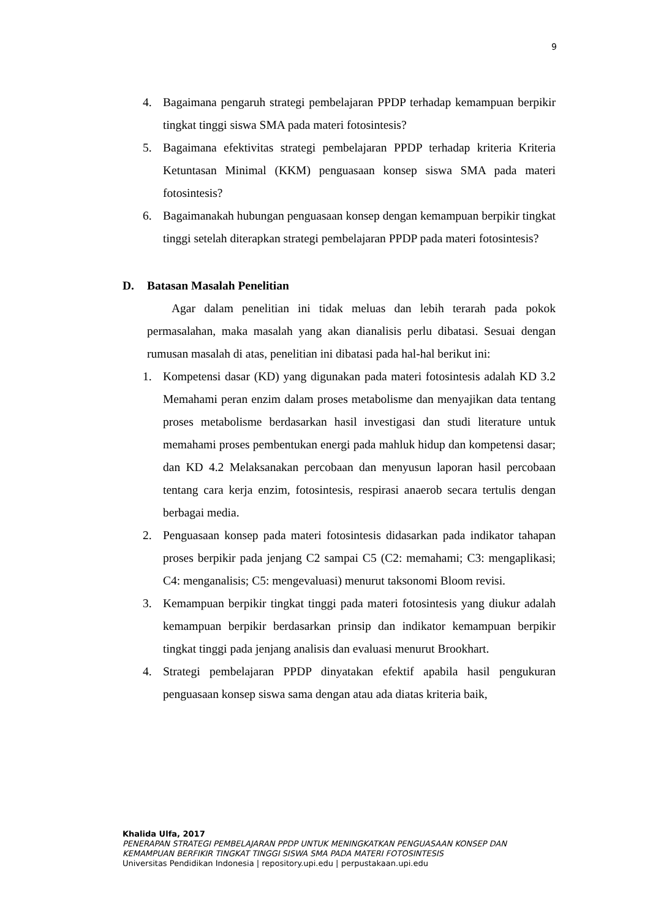9
4. Bagaimana pengaruh strategi pembelajaran PPDP terhadap kemampuan berpikir tingkat tinggi siswa SMA pada materi fotosintesis?
5. Bagaimana efektivitas strategi pembelajaran PPDP terhadap kriteria Kriteria Ketuntasan Minimal (KKM) penguasaan konsep siswa SMA pada materi fotosintesis?
6. Bagaimanakah hubungan penguasaan konsep dengan kemampuan berpikir tingkat tinggi setelah diterapkan strategi pembelajaran PPDP pada materi fotosintesis?
D. Batasan Masalah Penelitian
Agar dalam penelitian ini tidak meluas dan lebih terarah pada pokok permasalahan, maka masalah yang akan dianalisis perlu dibatasi. Sesuai dengan rumusan masalah di atas, penelitian ini dibatasi pada hal-hal berikut ini:
1. Kompetensi dasar (KD) yang digunakan pada materi fotosintesis adalah KD 3.2 Memahami peran enzim dalam proses metabolisme dan menyajikan data tentang proses metabolisme berdasarkan hasil investigasi dan studi literature untuk memahami proses pembentukan energi pada mahluk hidup dan kompetensi dasar; dan KD 4.2 Melaksanakan percobaan dan menyusun laporan hasil percobaan tentang cara kerja enzim, fotosintesis, respirasi anaerob secara tertulis dengan berbagai media.
2. Penguasaan konsep pada materi fotosintesis didasarkan pada indikator tahapan proses berpikir pada jenjang C2 sampai C5 (C2: memahami; C3: mengaplikasi; C4: menganalisis; C5: mengevaluasi) menurut taksonomi Bloom revisi.
3. Kemampuan berpikir tingkat tinggi pada materi fotosintesis yang diukur adalah kemampuan berpikir berdasarkan prinsip dan indikator kemampuan berpikir tingkat tinggi pada jenjang analisis dan evaluasi menurut Brookhart.
4. Strategi pembelajaran PPDP dinyatakan efektif apabila hasil pengukuran penguasaan konsep siswa sama dengan atau ada diatas kriteria baik,
Khalida Ulfa, 2017
PENERAPAN STRATEGI PEMBELAJARAN PPDP UNTUK MENINGKATKAN PENGUASAAN KONSEP DAN
KEMAMPUAN BERFIKIR TINGKAT TINGGI SISWA SMA PADA MATERI FOTOSINTESIS
Universitas Pendidikan Indonesia | repository.upi.edu | perpustakaan.upi.edu